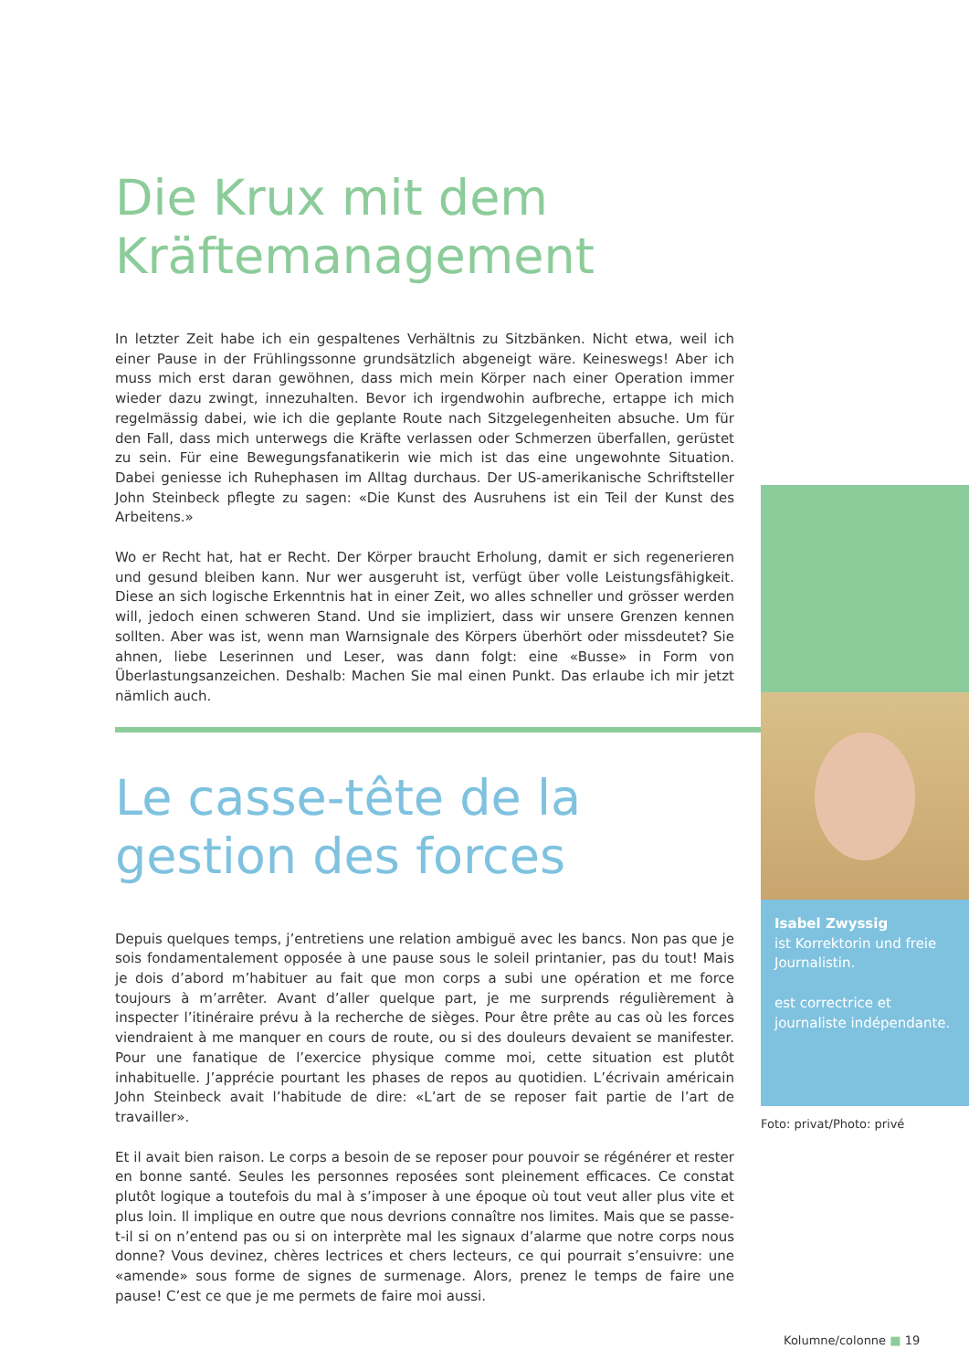Die Krux mit dem Kräftemanagement
In letzter Zeit habe ich ein gespaltenes Verhältnis zu Sitzbänken. Nicht etwa, weil ich einer Pause in der Frühlingssonne grundsätzlich abgeneigt wäre. Keineswegs! Aber ich muss mich erst daran gewöhnen, dass mich mein Körper nach einer Operation immer wieder dazu zwingt, innezuhalten. Bevor ich irgendwohin aufbreche, ertappe ich mich regelmässig dabei, wie ich die geplante Route nach Sitzgelegenheiten absuche. Um für den Fall, dass mich unterwegs die Kräfte verlassen oder Schmerzen überfallen, gerüstet zu sein. Für eine Bewegungsfanatikerin wie mich ist das eine ungewohnte Situation. Dabei geniesse ich Ruhephasen im Alltag durchaus. Der US-amerikanische Schriftsteller John Steinbeck pflegte zu sagen: «Die Kunst des Ausruhens ist ein Teil der Kunst des Arbeitens.»
Wo er Recht hat, hat er Recht. Der Körper braucht Erholung, damit er sich regenerieren und gesund bleiben kann. Nur wer ausgeruht ist, verfügt über volle Leistungsfähigkeit. Diese an sich logische Erkenntnis hat in einer Zeit, wo alles schneller und grösser werden will, jedoch einen schweren Stand. Und sie impliziert, dass wir unsere Grenzen kennen sollten. Aber was ist, wenn man Warnsignale des Körpers überhört oder missdeutet? Sie ahnen, liebe Leserinnen und Leser, was dann folgt: eine «Busse» in Form von Überlastungsanzeichen. Deshalb: Machen Sie mal einen Punkt. Das erlaube ich mir jetzt nämlich auch.
Le casse-tête de la gestion des forces
Depuis quelques temps, j’entretiens une relation ambiguë avec les bancs. Non pas que je sois fondamentalement opposée à une pause sous le soleil printanier, pas du tout! Mais je dois d’abord m’habituer au fait que mon corps a subi une opération et me force toujours à m’arrêter. Avant d’aller quelque part, je me surprends régulièrement à inspecter l’itinéraire prévu à la recherche de sièges. Pour être prête au cas où les forces viendraient à me manquer en cours de route, ou si des douleurs devaient se manifester. Pour une fanatique de l’exercice physique comme moi, cette situation est plutôt inhabituelle. J’apprécie pourtant les phases de repos au quotidien. L’écrivain américain John Steinbeck avait l’habitude de dire: «L’art de se reposer fait partie de l’art de travailler».
Et il avait bien raison. Le corps a besoin de se reposer pour pouvoir se régénérer et rester en bonne santé. Seules les personnes reposées sont pleinement efficaces. Ce constat plutôt logique a toutefois du mal à s’imposer à une époque où tout veut aller plus vite et plus loin. Il implique en outre que nous devrions connaître nos limites. Mais que se passe-t-il si on n’entend pas ou si on interprète mal les signaux d’alarme que notre corps nous donne? Vous devinez, chères lectrices et chers lecteurs, ce qui pourrait s’ensuivre: une «amende» sous forme de signes de surmenage. Alors, prenez le temps de faire une pause! C’est ce que je me permets de faire moi aussi.
Isabel Zwyssig
ist Korrektorin und freie Journalistin.
est correctrice et journaliste indépendante.
Foto: privat/Photo: privé
Kolumne/colonne ■ 19